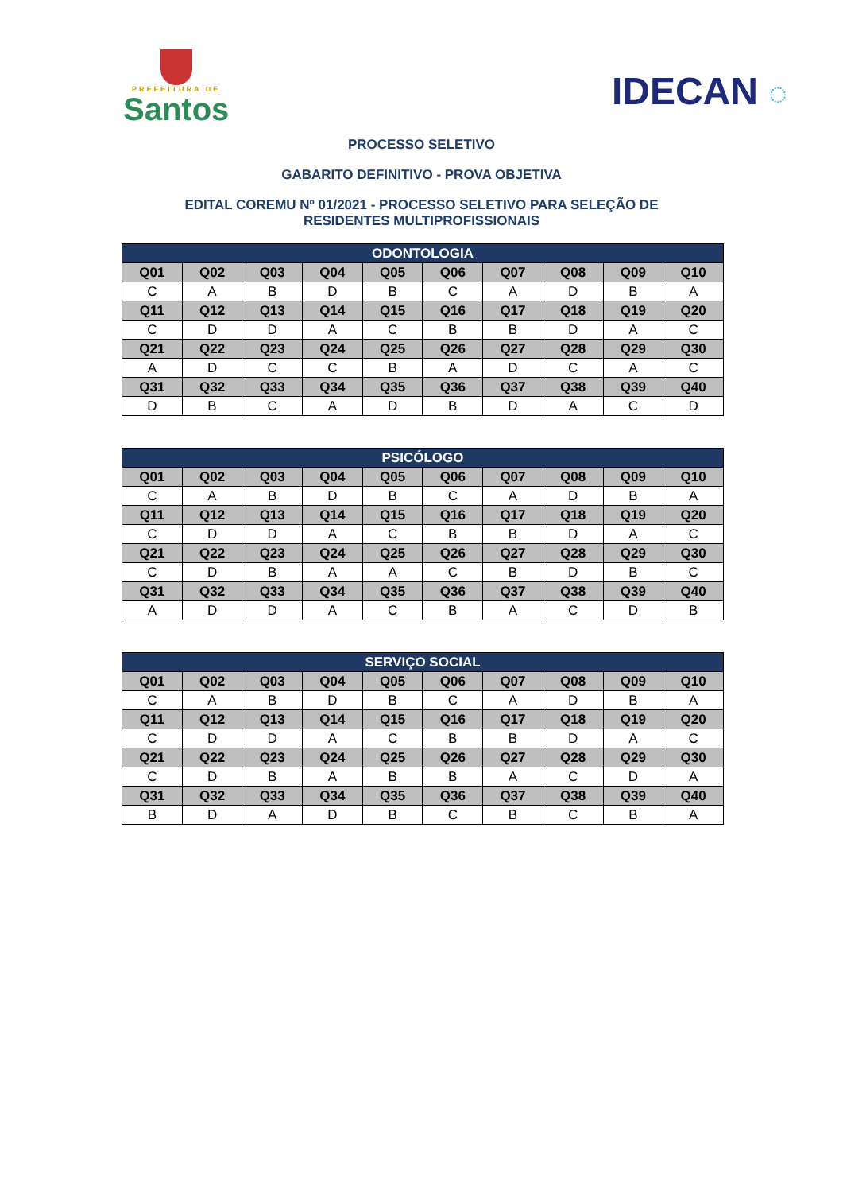PREFEITURA DE
Santos
IDECAN ◌
PROCESSO SELETIVO
GABARITO DEFINITIVO - PROVA OBJETIVA
EDITAL COREMU Nº 01/2021 - PROCESSO SELETIVO PARA SELEÇÃO DE
RESIDENTES MULTIPROFISSIONAIS
| ODONTOLOGIA | | | | | | | | | |
| --- | --- | --- | --- | --- | --- | --- | --- | --- | --- |
| Q01 | Q02 | Q03 | Q04 | Q05 | Q06 | Q07 | Q08 | Q09 | Q10 |
| C | A | B | D | B | C | A | D | B | A |
| Q11 | Q12 | Q13 | Q14 | Q15 | Q16 | Q17 | Q18 | Q19 | Q20 |
| C | D | D | A | C | B | B | D | A | C |
| Q21 | Q22 | Q23 | Q24 | Q25 | Q26 | Q27 | Q28 | Q29 | Q30 |
| A | D | C | C | B | A | D | C | A | C |
| Q31 | Q32 | Q33 | Q34 | Q35 | Q36 | Q37 | Q38 | Q39 | Q40 |
| D | B | C | A | D | B | D | A | C | D |
| PSICÓLOGO | | | | | | | | | |
| --- | --- | --- | --- | --- | --- | --- | --- | --- | --- |
| Q01 | Q02 | Q03 | Q04 | Q05 | Q06 | Q07 | Q08 | Q09 | Q10 |
| C | A | B | D | B | C | A | D | B | A |
| Q11 | Q12 | Q13 | Q14 | Q15 | Q16 | Q17 | Q18 | Q19 | Q20 |
| C | D | D | A | C | B | B | D | A | C |
| Q21 | Q22 | Q23 | Q24 | Q25 | Q26 | Q27 | Q28 | Q29 | Q30 |
| C | D | B | A | A | C | B | D | B | C |
| Q31 | Q32 | Q33 | Q34 | Q35 | Q36 | Q37 | Q38 | Q39 | Q40 |
| A | D | D | A | C | B | A | C | D | B |
| SERVIÇO SOCIAL | | | | | | | | | |
| --- | --- | --- | --- | --- | --- | --- | --- | --- | --- |
| Q01 | Q02 | Q03 | Q04 | Q05 | Q06 | Q07 | Q08 | Q09 | Q10 |
| C | A | B | D | B | C | A | D | B | A |
| Q11 | Q12 | Q13 | Q14 | Q15 | Q16 | Q17 | Q18 | Q19 | Q20 |
| C | D | D | A | C | B | B | D | A | C |
| Q21 | Q22 | Q23 | Q24 | Q25 | Q26 | Q27 | Q28 | Q29 | Q30 |
| C | D | B | A | B | B | A | C | D | A |
| Q31 | Q32 | Q33 | Q34 | Q35 | Q36 | Q37 | Q38 | Q39 | Q40 |
| B | D | A | D | B | C | B | C | B | A |